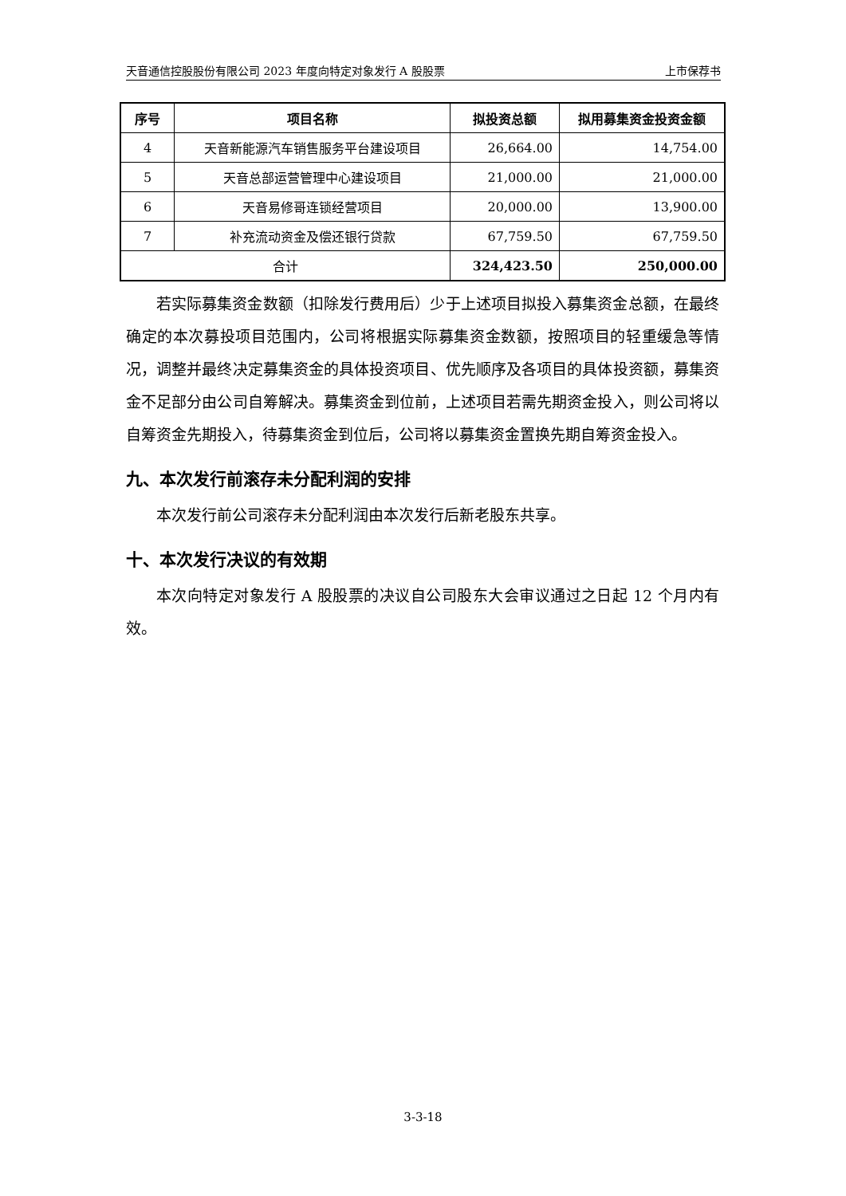天音通信控股股份有限公司 2023 年度向特定对象发行 A 股股票 上市保荐书
| 序号 | 项目名称 | 拟投资总额 | 拟用募集资金投资金额 |
| --- | --- | --- | --- |
| 4 | 天音新能源汽车销售服务平台建设项目 | 26,664.00 | 14,754.00 |
| 5 | 天音总部运营管理中心建设项目 | 21,000.00 | 21,000.00 |
| 6 | 天音易修哥连锁经营项目 | 20,000.00 | 13,900.00 |
| 7 | 补充流动资金及偿还银行贷款 | 67,759.50 | 67,759.50 |
| 合计 | | 324,423.50 | 250,000.00 |
若实际募集资金数额（扣除发行费用后）少于上述项目拟投入募集资金总额，在最终确定的本次募投项目范围内，公司将根据实际募集资金数额，按照项目的轻重缓急等情况，调整并最终决定募集资金的具体投资项目、优先顺序及各项目的具体投资额，募集资金不足部分由公司自筹解决。募集资金到位前，上述项目若需先期资金投入，则公司将以自筹资金先期投入，待募集资金到位后，公司将以募集资金置换先期自筹资金投入。
九、本次发行前滚存未分配利润的安排
本次发行前公司滚存未分配利润由本次发行后新老股东共享。
十、本次发行决议的有效期
本次向特定对象发行 A 股股票的决议自公司股东大会审议通过之日起 12 个月内有效。
3-3-18